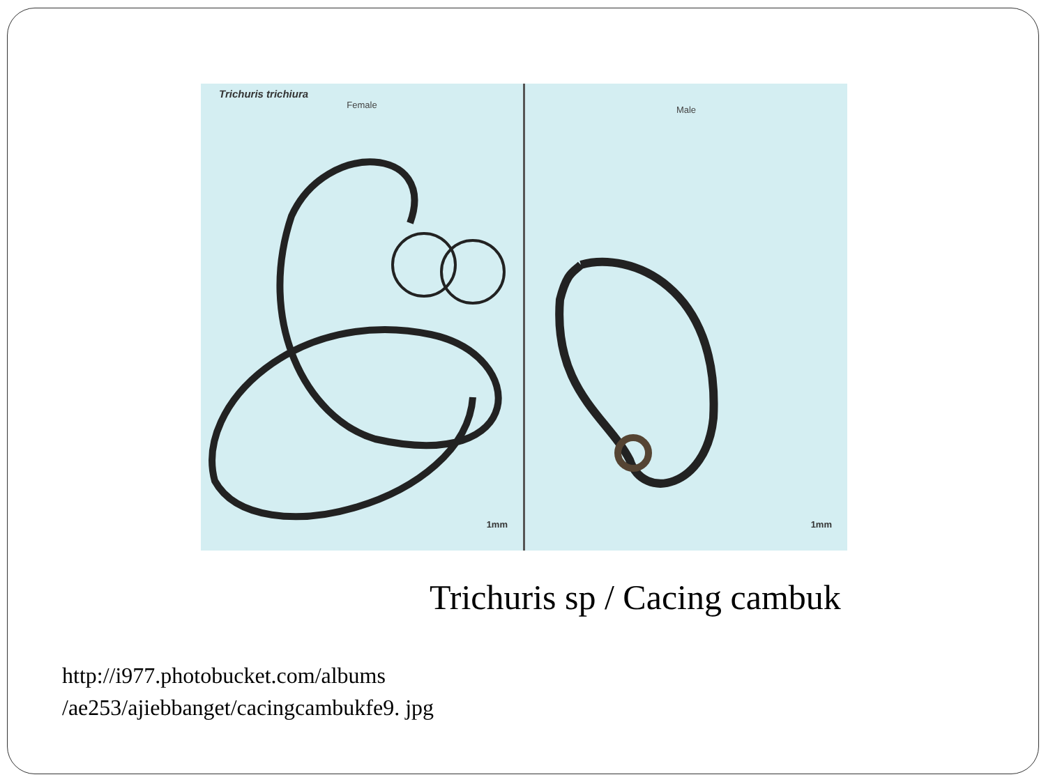Trichuris trichiura
Female
1mm
Male
1mm
Trichuris sp / Cacing cambuk
http://i977.photobucket.com/albums /ae253/ajiebbanget/cacingcambukfe9. jpg